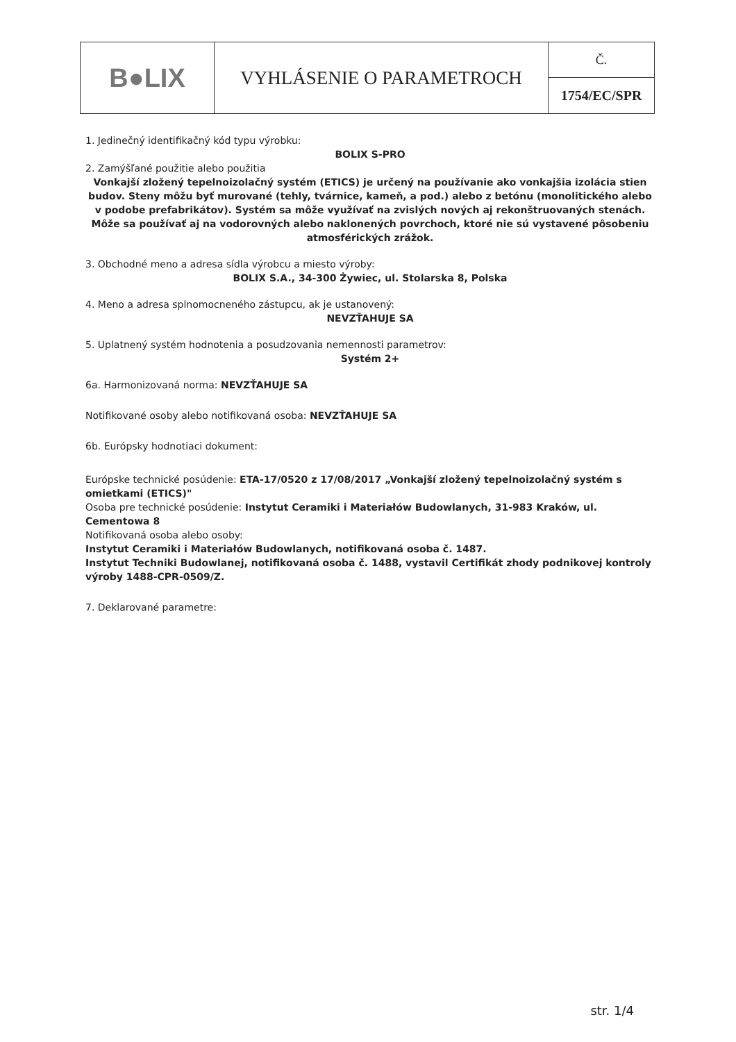| B●LIX | VYHLÁSENIE O PARAMETROCH | Č. |
| | | 1754/EC/SPR |
1. Jedinečný identifikačný kód typu výrobku:
BOLIX S-PRO
2. Zamýšľané použitie alebo použitia
Vonkajší zložený tepelnoizolačný systém (ETICS) je určený na používanie ako vonkajšia izolácia stien budov. Steny môžu byť murované (tehly, tvárnice, kameň, a pod.) alebo z betónu (monolitického alebo v podobe prefabrikátov). Systém sa môže využívať na zvislých nových aj rekonštruovaných stenách. Môže sa používať aj na vodorovných alebo naklonených povrchoch, ktoré nie sú vystavené pôsobeniu atmosférických zrážok.
3. Obchodné meno a adresa sídla výrobcu a miesto výroby:
BOLIX S.A., 34-300 Żywiec, ul. Stolarska 8, Polska
4. Meno a adresa splnomocneného zástupcu, ak je ustanovený:
NEVZŤAHUJE SA
5. Uplatnený systém hodnotenia a posudzovania nemennosti parametrov:
Systém 2+
6a. Harmonizovaná norma: NEVZŤAHUJE SA
Notifikované osoby alebo notifikovaná osoba: NEVZŤAHUJE SA
6b. Európsky hodnotiaci dokument:
Európske technické posúdenie: ETA-17/0520 z 17/08/2017 „Vonkajší zložený tepelnoizolačný systém s omietkami (ETICS)"
Osoba pre technické posúdenie: Instytut Ceramiki i Materiałów Budowlanych, 31-983 Kraków, ul. Cementowa 8
Notifikovaná osoba alebo osoby:
Instytut Ceramiki i Materiałów Budowlanych, notifikovaná osoba č. 1487.
Instytut Techniki Budowlanej, notifikovaná osoba č. 1488, vystavil Certifikát zhody podnikovej kontroly výroby 1488-CPR-0509/Z.
7. Deklarované parametre:
str. 1/4